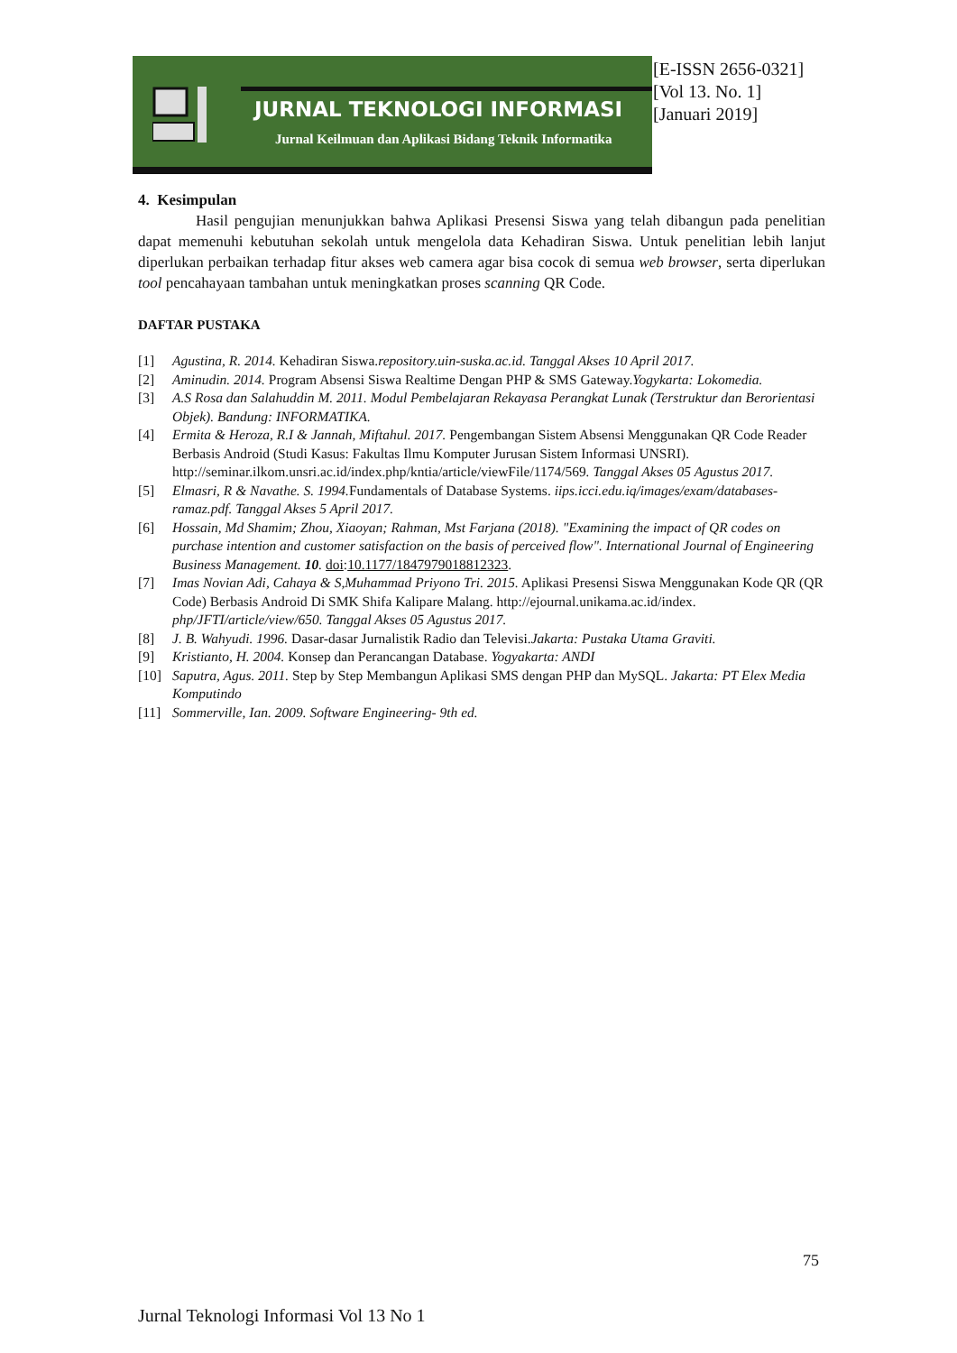JURNAL TEKNOLOGI INFORMASI
Jurnal Keilmuan dan Aplikasi Bidang Teknik Informatika
[E-ISSN 2656-0321]
[Vol 13. No. 1]
[Januari 2019]
4. Kesimpulan
Hasil pengujian menunjukkan bahwa Aplikasi Presensi Siswa yang telah dibangun pada penelitian dapat memenuhi kebutuhan sekolah untuk mengelola data Kehadiran Siswa. Untuk penelitian lebih lanjut diperlukan perbaikan terhadap fitur akses web camera agar bisa cocok di semua web browser, serta diperlukan tool pencahayaan tambahan untuk meningkatkan proses scanning QR Code.
DAFTAR PUSTAKA
[1] Agustina, R. 2014. Kehadiran Siswa.repository.uin-suska.ac.id. Tanggal Akses 10 April 2017.
[2] Aminudin. 2014. Program Absensi Siswa Realtime Dengan PHP & SMS Gateway.Yogykarta: Lokomedia.
[3] A.S Rosa dan Salahuddin M. 2011. Modul Pembelajaran Rekayasa Perangkat Lunak (Terstruktur dan Berorientasi Objek). Bandung: INFORMATIKA.
[4] Ermita & Heroza, R.I & Jannah, Miftahul. 2017. Pengembangan Sistem Absensi Menggunakan QR Code Reader Berbasis Android (Studi Kasus: Fakultas Ilmu Komputer Jurusan Sistem Informasi UNSRI). http://seminar.ilkom.unsri.ac.id/index.php/kntia/article/viewFile/1174/569. Tanggal Akses 05 Agustus 2017.
[5] Elmasri, R & Navathe. S. 1994. Fundamentals of Database Systems. iips.icci.edu.iq/images/exam/databases-ramaz.pdf. Tanggal Akses 5 April 2017.
[6] Hossain, Md Shamim; Zhou, Xiaoyan; Rahman, Mst Farjana (2018). "Examining the impact of QR codes on purchase intention and customer satisfaction on the basis of perceived flow". International Journal of Engineering Business Management. 10. doi:10.1177/1847979018812323.
[7] Imas Novian Adi, Cahaya & S,Muhammad Priyono Tri. 2015. Aplikasi Presensi Siswa Menggunakan Kode QR (QR Code) Berbasis Android Di SMK Shifa Kalipare Malang. http://ejournal.unikama.ac.id/index. php/JFTI/article/view/650. Tanggal Akses 05 Agustus 2017.
[8] J. B. Wahyudi. 1996. Dasar-dasar Jurnalistik Radio dan Televisi.Jakarta: Pustaka Utama Graviti.
[9] Kristianto, H. 2004. Konsep dan Perancangan Database. Yogyakarta: ANDI
[10] Saputra, Agus. 2011. Step by Step Membangun Aplikasi SMS dengan PHP dan MySQL. Jakarta: PT Elex Media Komputindo
[11] Sommerville, Ian. 2009. Software Engineering- 9th ed.
75
Jurnal Teknologi Informasi Vol 13 No 1